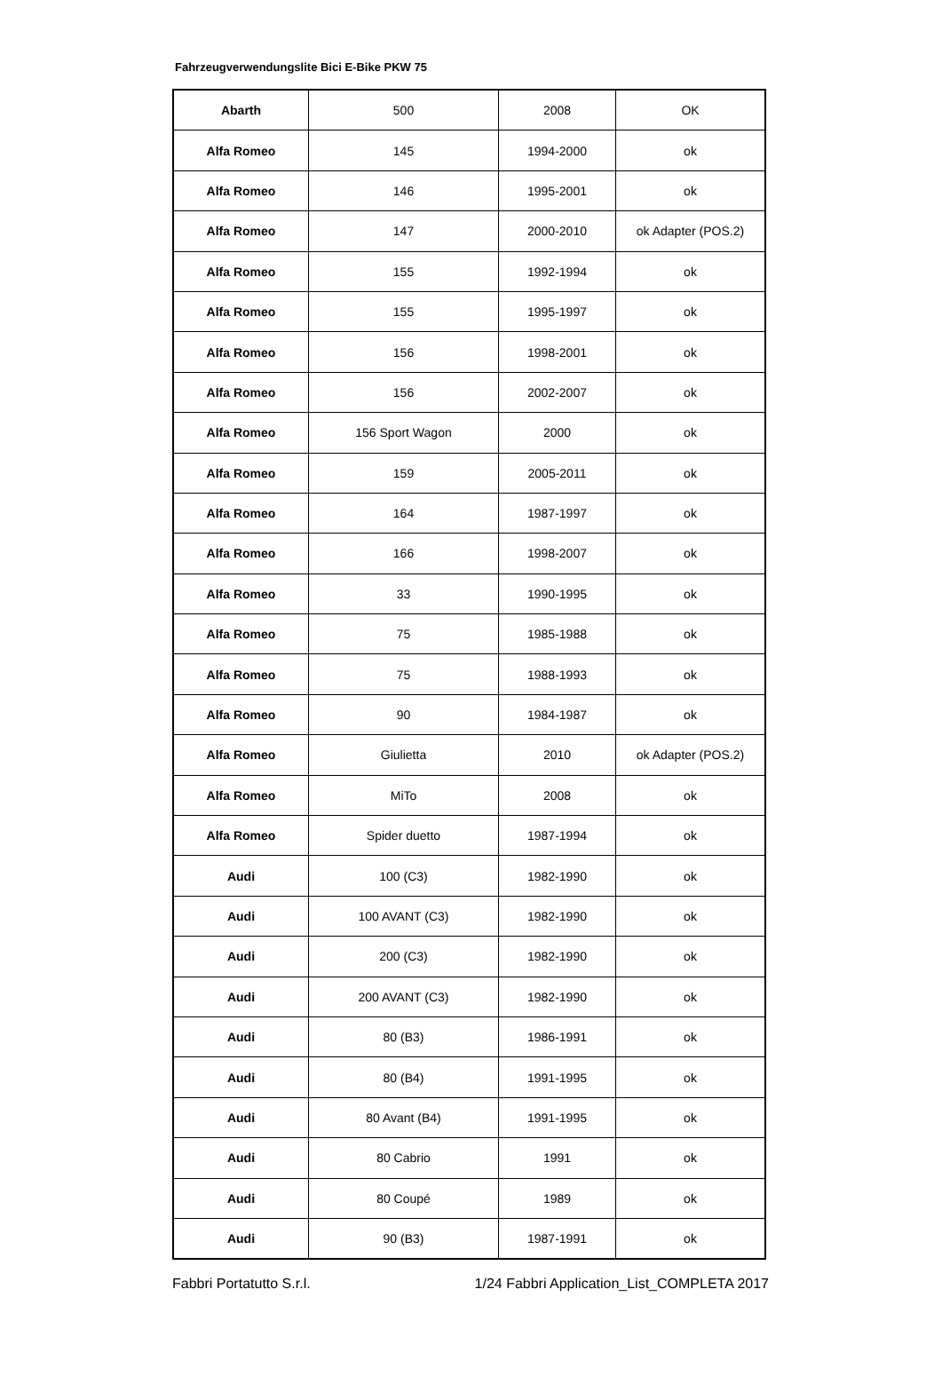Fahrzeugverwendungslite Bici E-Bike PKW 75
| Abarth | 500 | 2008 | OK |
| Alfa Romeo | 145 | 1994-2000 | ok |
| Alfa Romeo | 146 | 1995-2001 | ok |
| Alfa Romeo | 147 | 2000-2010 | ok Adapter (POS.2) |
| Alfa Romeo | 155 | 1992-1994 | ok |
| Alfa Romeo | 155 | 1995-1997 | ok |
| Alfa Romeo | 156 | 1998-2001 | ok |
| Alfa Romeo | 156 | 2002-2007 | ok |
| Alfa Romeo | 156 Sport Wagon | 2000 | ok |
| Alfa Romeo | 159 | 2005-2011 | ok |
| Alfa Romeo | 164 | 1987-1997 | ok |
| Alfa Romeo | 166 | 1998-2007 | ok |
| Alfa Romeo | 33 | 1990-1995 | ok |
| Alfa Romeo | 75 | 1985-1988 | ok |
| Alfa Romeo | 75 | 1988-1993 | ok |
| Alfa Romeo | 90 | 1984-1987 | ok |
| Alfa Romeo | Giulietta | 2010 | ok Adapter (POS.2) |
| Alfa Romeo | MiTo | 2008 | ok |
| Alfa Romeo | Spider duetto | 1987-1994 | ok |
| Audi | 100 (C3) | 1982-1990 | ok |
| Audi | 100 AVANT (C3) | 1982-1990 | ok |
| Audi | 200 (C3) | 1982-1990 | ok |
| Audi | 200 AVANT (C3) | 1982-1990 | ok |
| Audi | 80 (B3) | 1986-1991 | ok |
| Audi | 80 (B4) | 1991-1995 | ok |
| Audi | 80 Avant (B4) | 1991-1995 | ok |
| Audi | 80 Cabrio | 1991 | ok |
| Audi | 80 Coupé | 1989 | ok |
| Audi | 90 (B3) | 1987-1991 | ok |
Fabbri Portatutto S.r.l. 1/24 Fabbri Application_List_COMPLETA 2017